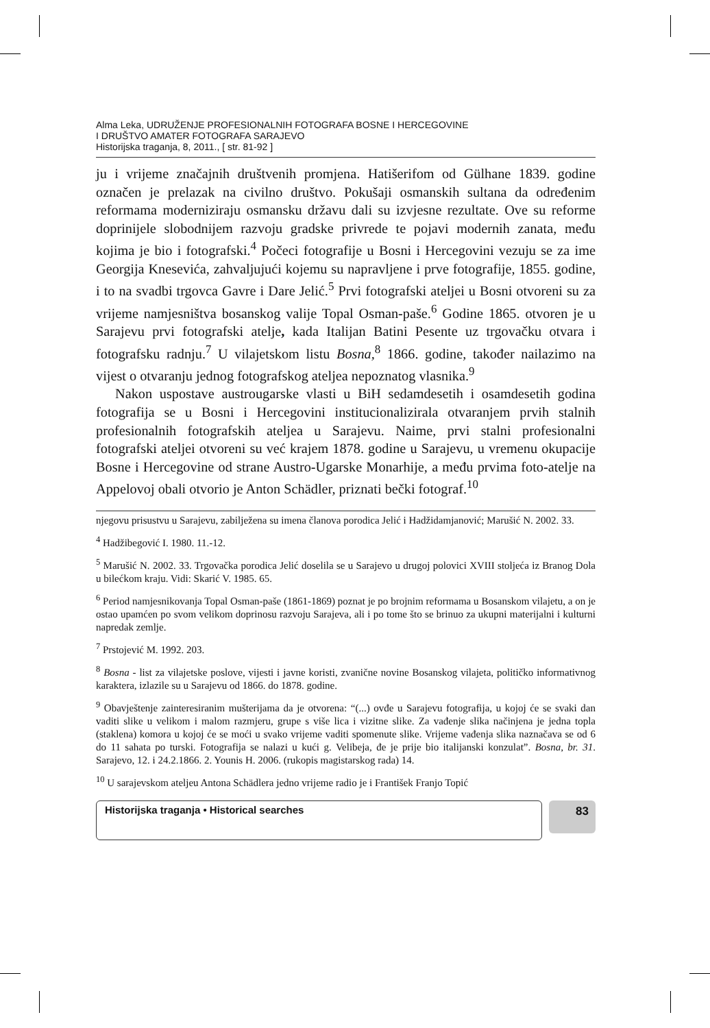Alma Leka, UDRUŽENJE PROFESIONALNIH FOTOGRAFA BOSNE I HERCEGOVINE
I DRUŠTVO AMATER FOTOGRAFA SARAJEVO
Historijska traganja, 8, 2011., [ str. 81-92 ]
ju i vrijeme značajnih društvenih promjena. Hatišerifom od Gülhane 1839. godine označen je prelazak na civilno društvo. Pokušaji osmanskih sultana da određenim reformama moderniziraju osmansku državu dali su izvjesne rezultate. Ove su reforme doprinijele slobodnijem razvoju gradske privrede te pojavi modernih zanata, među kojima je bio i fotografski.<sup>4</sup> Počeci fotografije u Bosni i Hercegovini vezuju se za ime Georgija Knesevića, zahvaljujući kojemu su napravljene i prve fotografije, 1855. godine, i to na svadbi trgovca Gavre i Dare Jelić.<sup>5</sup> Prvi fotografski ateljei u Bosni otvoreni su za vrijeme namjesništva bosanskog valije Topal Osman-paše.<sup>6</sup> Godine 1865. otvoren je u Sarajevu prvi fotografski atelje, kada Italijan Batini Pesente uz trgovačku otvara i fotografsku radnju.<sup>7</sup> U vilajetskom listu Bosna,<sup>8</sup> 1866. godine, također nailazimo na vijest o otvaranju jednog fotografskog ateljea nepoznatog vlasnika.<sup>9</sup>
Nakon uspostave austrougarske vlasti u BiH sedamdesetih i osamdesetih godina fotografija se u Bosni i Hercegovini institucionalizirala otvaranjem prvih stalnih profesionalnih fotografskih ateljea u Sarajevu. Naime, prvi stalni profesionalni fotografski ateljei otvoreni su već krajem 1878. godine u Sarajevu, u vremenu okupacije Bosne i Hercegovine od strane Austro-Ugarske Monarhije, a među prvima foto-atelje na Appelovoj obali otvorio je Anton Schädler, priznati bečki fotograf.<sup>10</sup>
njegovu prisustvu u Sarajevu, zabilježena su imena članova porodica Jelić i Hadžidamjanović; Marušić N. 2002. 33.
<sup>4</sup> Hadžibegović I. 1980. 11.-12.
<sup>5</sup> Marušić N. 2002. 33. Trgovačka porodica Jelić doselila se u Sarajevo u drugoj polovici XVIII stoljeća iz Branog Dola u bilećkom kraju. Vidi: Skarić V. 1985. 65.
<sup>6</sup> Period namjesnikovanja Topal Osman-paše (1861-1869) poznat je po brojnim reformama u Bosanskom vilajetu, a on je ostao upamćen po svom velikom doprinosu razvoju Sarajeva, ali i po tome što se brinuo za ukupni materijalni i kulturni napredak zemlje.
<sup>7</sup> Prstojević M. 1992. 203.
<sup>8</sup> Bosna - list za vilajetske poslove, vijesti i javne koristi, zvanične novine Bosanskog vilajeta, političko informativnog karaktera, izlazile su u Sarajevu od 1866. do 1878. godine.
<sup>9</sup> Obavještenje zainteresiranim mušterijama da je otvorena: “(...) ovđe u Sarajevu fotografija, u kojoj će se svaki dan vaditi slike u velikom i malom razmjeru, grupe s više lica i vizitne slike. Za vađenje slika načinjena je jedna topla (staklena) komora u kojoj će se moći u svako vrijeme vaditi spomenute slike. Vrijeme vađenja slika naznačava se od 6 do 11 sahata po turski. Fotografija se nalazi u kući g. Velibeja, đe je prije bio italijanski konzulat”. Bosna, br. 31. Sarajevo, 12. i 24.2.1866. 2. Younis H. 2006. (rukopis magistarskog rada) 14.
<sup>10</sup> U sarajevskom ateljeu Antona Schädlera jedno vrijeme radio je i František Franjo Topić
Historijska traganja • Historical searches
83